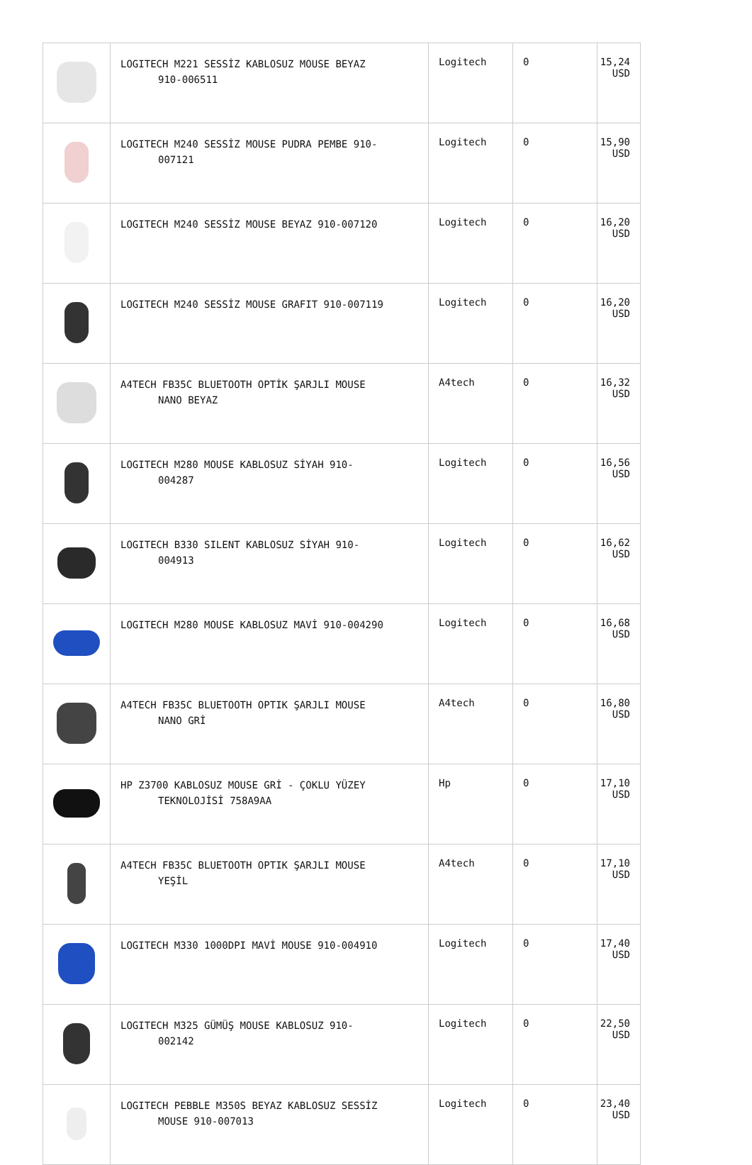| | LOGITECH M221 SESSİZ KABLOSUZ MOUSE BEYAZ 910-006511 | Logitech | 0 | 15,24 USD |
| | LOGITECH M240 SESSİZ MOUSE PUDRA PEMBE 910- 007121 | Logitech | 0 | 15,90 USD |
| | LOGITECH M240 SESSİZ MOUSE BEYAZ 910-007120 | Logitech | 0 | 16,20 USD |
| | LOGITECH M240 SESSİZ MOUSE GRAFIT 910-007119 | Logitech | 0 | 16,20 USD |
| | A4TECH FB35C BLUETOOTH OPTİK ŞARJLI MOUSE NANO BEYAZ | A4tech | 0 | 16,32 USD |
| | LOGITECH M280 MOUSE KABLOSUZ SİYAH 910- 004287 | Logitech | 0 | 16,56 USD |
| | LOGITECH B330 SILENT KABLOSUZ SİYAH 910- 004913 | Logitech | 0 | 16,62 USD |
| | LOGITECH M280 MOUSE KABLOSUZ MAVİ 910-004290 | Logitech | 0 | 16,68 USD |
| | A4TECH FB35C BLUETOOTH OPTIK ŞARJLI MOUSE NANO GRİ | A4tech | 0 | 16,80 USD |
| | HP Z3700 KABLOSUZ MOUSE GRİ - ÇOKLU YÜZEY TEKNOLOJİSİ 758A9AA | Hp | 0 | 17,10 USD |
| | A4TECH FB35C BLUETOOTH OPTIK ŞARJLI MOUSE YEŞİL | A4tech | 0 | 17,10 USD |
| | LOGITECH M330 1000DPI MAVİ MOUSE 910-004910 | Logitech | 0 | 17,40 USD |
| | LOGITECH M325 GÜMÜŞ MOUSE KABLOSUZ 910- 002142 | Logitech | 0 | 22,50 USD |
| | LOGITECH PEBBLE M350S BEYAZ KABLOSUZ SESSİZ MOUSE 910-007013 | Logitech | 0 | 23,40 USD |